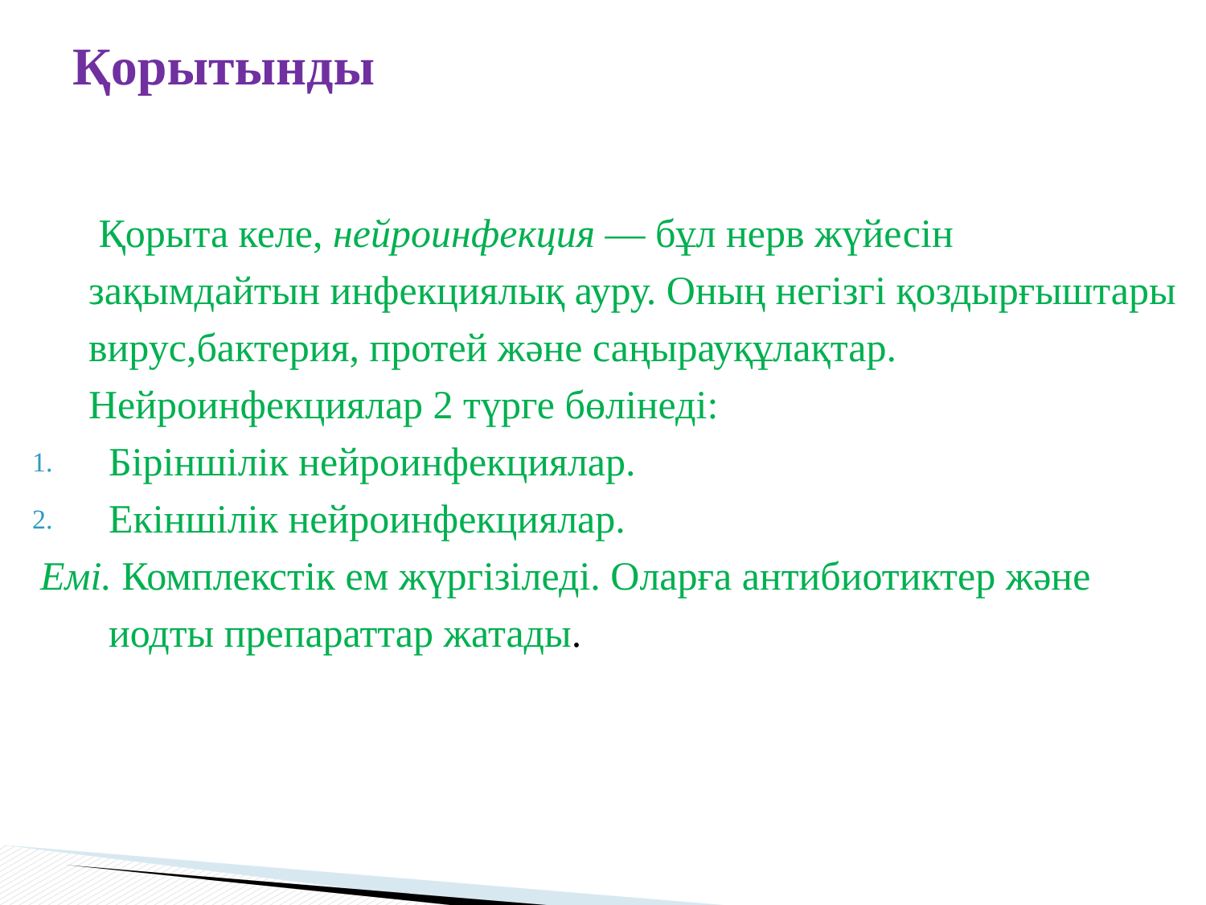Қорытынды
Қорыта келе, нейроинфекция — бұл нерв жүйесін зақымдайтын инфекциялық ауру. Оның негізгі қоздырғыштары вирус,бактерия, протей және саңырауқұлақтар. Нейроинфекциялар 2 түрге бөлінеді:
1. Біріншілік нейроинфекциялар.
2. Екіншілік нейроинфекциялар.
Емі. Комплекстік ем жүргізіледі. Оларға антибиотиктер және иодты препараттар жатады.